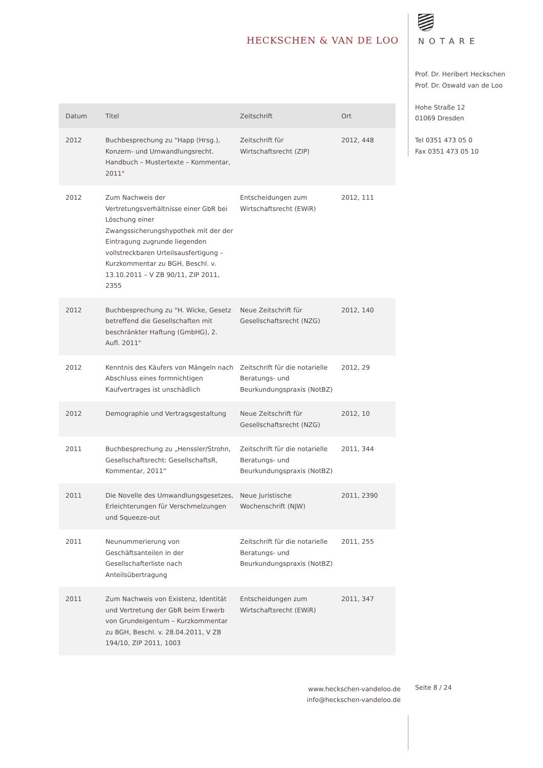HECKSCHEN & VAN DE LOO
| Datum | Titel | Zeitschrift | Ort |
| --- | --- | --- | --- |
| 2012 | Buchbesprechung zu "Happ (Hrsg.), Konzern- und Umwandlungsrecht. Handbuch – Mustertexte – Kommentar, 2011" | Zeitschrift für Wirtschaftsrecht (ZIP) | 2012, 448 |
| 2012 | Zum Nachweis der Vertretungsverhältnisse einer GbR bei Löschung einer Zwangssicherungshypothek mit der der Eintragung zugrunde liegenden vollstreckbaren Urteilsausfertigung – Kurzkommentar zu BGH, Beschl. v. 13.10.2011 – V ZB 90/11, ZIP 2011, 2355 | Entscheidungen zum Wirtschaftsrecht (EWiR) | 2012, 111 |
| 2012 | Buchbesprechung zu "H. Wicke, Gesetz betreffend die Gesellschaften mit beschränkter Haftung (GmbHG), 2. Aufl. 2011" | Neue Zeitschrift für Gesellschaftsrecht (NZG) | 2012, 140 |
| 2012 | Kenntnis des Käufers von Mängeln nach Abschluss eines formnichtigen Kaufvertrages ist unschädlich | Zeitschrift für die notarielle Beratungs- und Beurkundungspraxis (NotBZ) | 2012, 29 |
| 2012 | Demographie und Vertragsgestaltung | Neue Zeitschrift für Gesellschaftsrecht (NZG) | 2012, 10 |
| 2011 | Buchbesprechung zu „Henssler/Strohn, Gesellschaftsrecht: GesellschaftsR, Kommentar, 2011“ | Zeitschrift für die notarielle Beratungs- und Beurkundungspraxis (NotBZ) | 2011, 344 |
| 2011 | Die Novelle des Umwandlungsgesetzes, Erleichterungen für Verschmelzungen und Squeeze-out | Neue Juristische Wochenschrift (NJW) | 2011, 2390 |
| 2011 | Neunummerierung von Geschäftsanteilen in der Gesellschafterliste nach Anteilsübertragung | Zeitschrift für die notarielle Beratungs- und Beurkundungspraxis (NotBZ) | 2011, 255 |
| 2011 | Zum Nachweis von Existenz, Identität und Vertretung der GbR beim Erwerb von Grundeigentum – Kurzkommentar zu BGH, Beschl. v. 28.04.2011, V ZB 194/10, ZIP 2011, 1003 | Entscheidungen zum Wirtschaftsrecht (EWiR) | 2011, 347 |
NOTARE
Prof. Dr. Heribert Heckschen
Prof. Dr. Oswald van de Loo
Hohe Straße 12
01069 Dresden
Tel 0351 473 05 0
Fax 0351 473 05 10
www.heckschen-vandeloo.de
info@heckschen-vandeloo.de
Seite 8 / 24